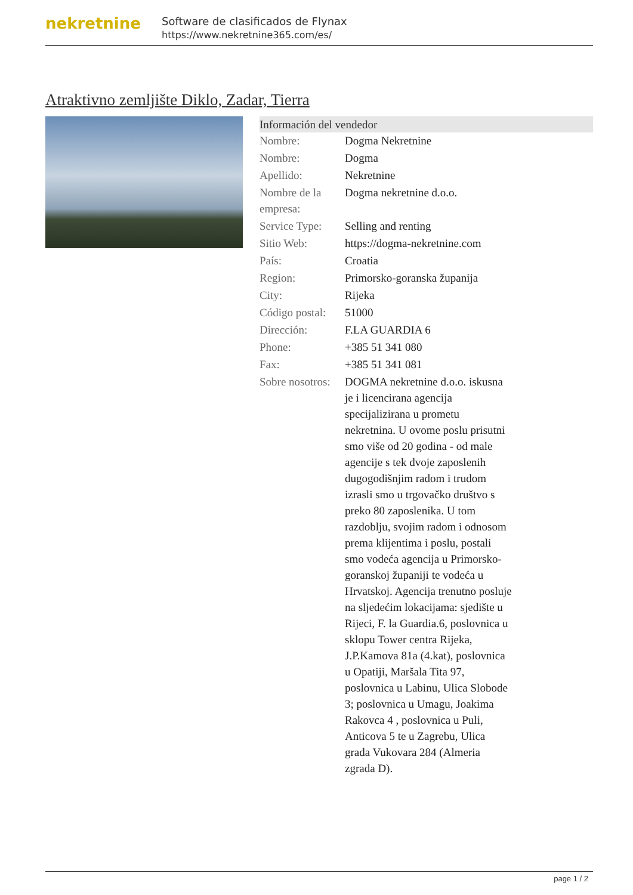nekretnine
Software de clasificados de Flynax
https://www.nekretnine365.com/es/
Atraktivno zemljište Diklo, Zadar, Tierra
| Información del vendedor | |
| --- | --- |
| Nombre: | Dogma Nekretnine |
| Nombre: | Dogma |
| Apellido: | Nekretnine |
| Nombre de la empresa: | Dogma nekretnine d.o.o. |
| Service Type: | Selling and renting |
| Sitio Web: | https://dogma-nekretnine.com |
| País: | Croatia |
| Region: | Primorsko-goranska županija |
| City: | Rijeka |
| Código postal: | 51000 |
| Dirección: | F.LA GUARDIA 6 |
| Phone: | +385 51 341 080 |
| Fax: | +385 51 341 081 |
| Sobre nosotros: | DOGMA nekretnine d.o.o. iskusna je i licencirana agencija specijalizirana u prometu nekretnina. U ovome poslu prisutni smo više od 20 godina - od male agencije s tek dvoje zaposlenih dugogodišnjim radom i trudom izrasli smo u trgovačko društvo s preko 80 zaposlenika. U tom razdoblju, svojim radom i odnosom prema klijentima i poslu, postali smo vodeća agencija u Primorsko-goranskoj županiji te vodeća u Hrvatskoj. Agencija trenutno posluje na sljedećim lokacijama: sjedište u Rijeci, F. la Guardia.6, poslovnica u sklopu Tower centra Rijeka, J.P.Kamova 81a (4.kat), poslovnica u Opatiji, Maršala Tita 97, poslovnica u Labinu, Ulica Slobode 3; poslovnica u Umagu, Joakima Rakovca 4 , poslovnica u Puli, Anticova 5 te u Zagrebu, Ulica grada Vukovara 284 (Almeria zgrada D). |
page 1 / 2